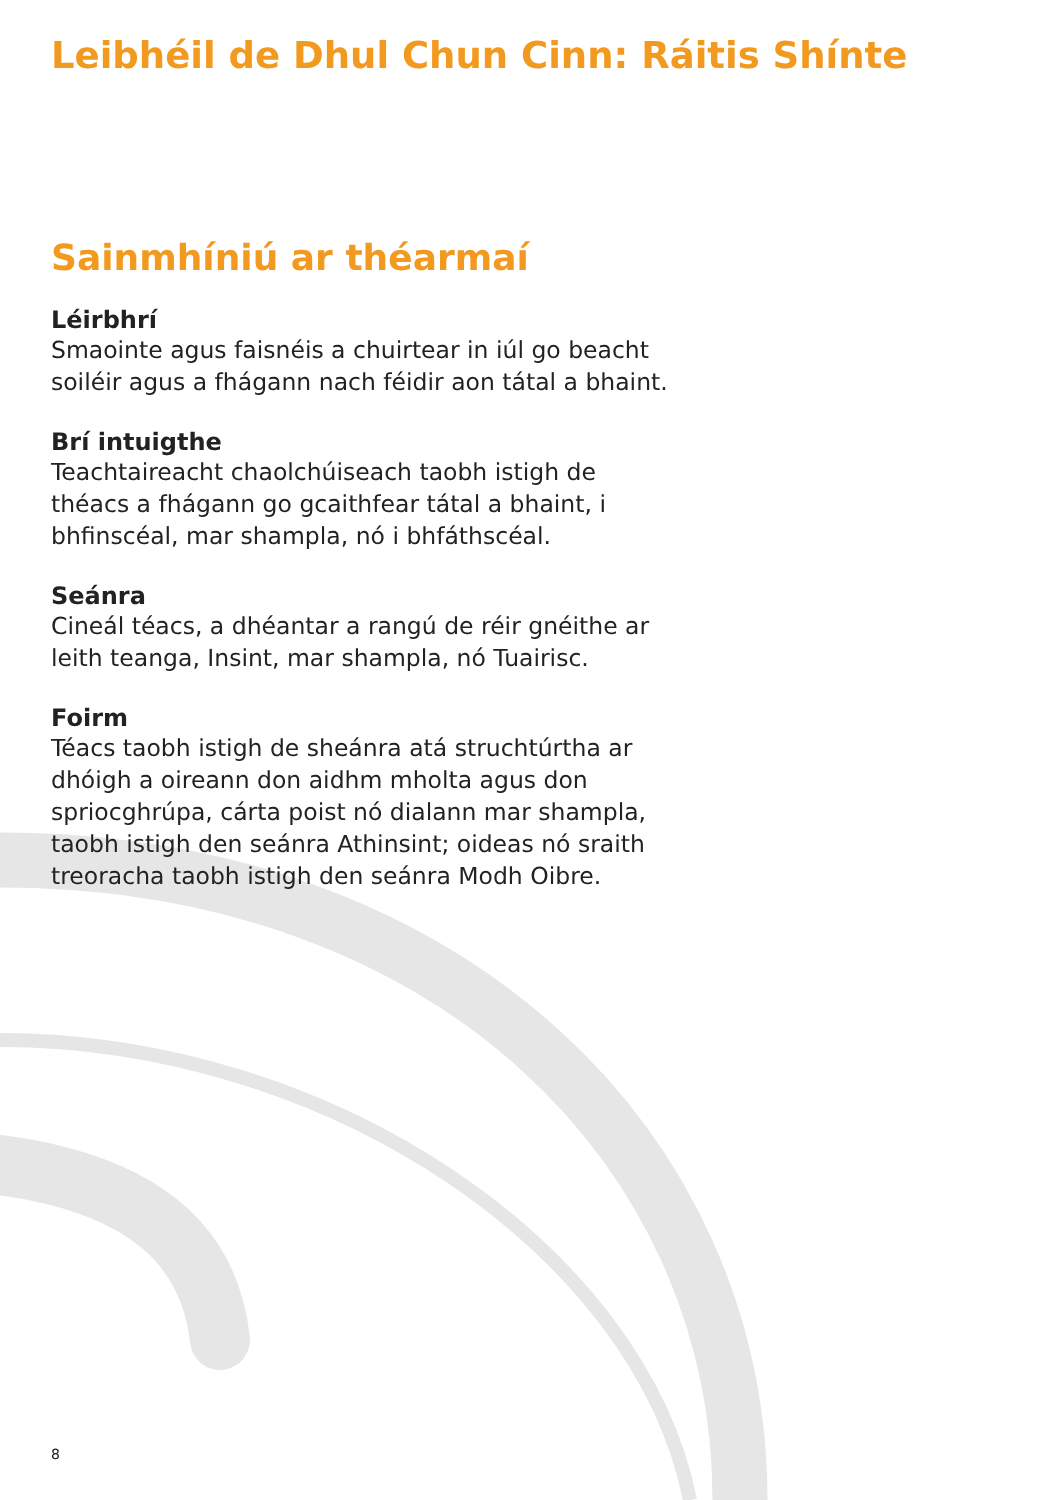Leibhéil de Dhul Chun Cinn: Ráitis Shínte
Sainmhíniú ar théarmaí
Léirbhrí
Smaointe agus faisnéis a chuirtear in iúl go beacht soiléir agus a fhágann nach féidir aon tátal a bhaint.
Brí intuigthe
Teachtaireacht chaolchúiseach taobh istigh de théacs a fhágann go gcaithfear tátal a bhaint, i bhfinscéal, mar shampla, nó i bhfáthscéal.
Seánra
Cineál téacs, a dhéantar a rangú de réir gnéithe ar leith teanga, Insint, mar shampla, nó Tuairisc.
Foirm
Téacs taobh istigh de sheánra atá struchtúrtha ar dhóigh a oireann don aidhm mholta agus don spriocghrúpa, cárta poist nó dialann mar shampla, taobh istigh den seánra Athinsint; oideas nó sraith treoracha taobh istigh den seánra Modh Oibre.
8